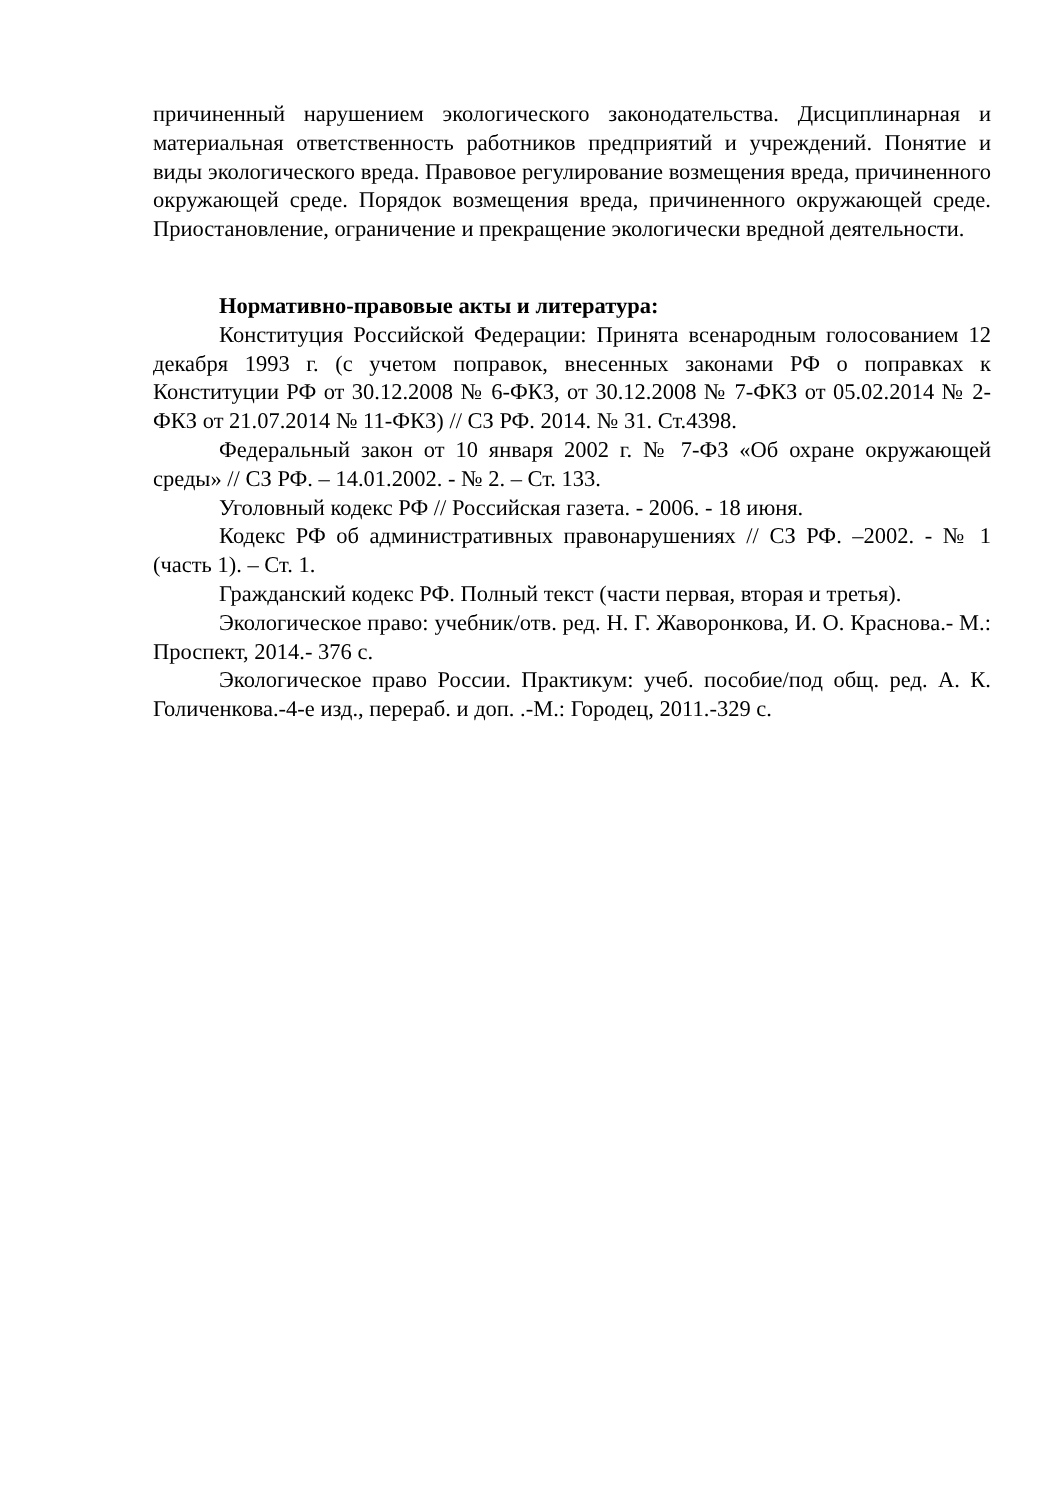причиненный нарушением экологического законодательства. Дисциплинарная и материальная ответственность работников предприятий и учреждений. Понятие и виды экологического вреда. Правовое регулирование возмещения вреда, причиненного окружающей среде. Порядок возмещения вреда, причиненного окружающей среде. Приостановление, ограничение и прекращение экологически вредной деятельности.
Нормативно-правовые акты и литература:
Конституция Российской Федерации: Принята всенародным голосованием 12 декабря 1993 г. (с учетом поправок, внесенных законами РФ о поправках к Конституции РФ от 30.12.2008 № 6-ФКЗ, от 30.12.2008 № 7-ФКЗ от 05.02.2014 № 2-ФКЗ от 21.07.2014 № 11-ФКЗ) // СЗ РФ. 2014. № 31. Ст.4398.
Федеральный закон от 10 января 2002 г. № 7-ФЗ «Об охране окружающей среды» // СЗ РФ. – 14.01.2002. - № 2. – Ст. 133.
Уголовный кодекс РФ // Российская газета. - 2006. - 18 июня.
Кодекс РФ об административных правонарушениях // СЗ РФ. –2002. - № 1 (часть 1). – Ст. 1.
Гражданский кодекс РФ. Полный текст (части первая, вторая и третья).
Экологическое право: учебник/отв. ред. Н. Г. Жаворонкова, И. О. Краснова.- М.: Проспект, 2014.- 376 с.
Экологическое право России. Практикум: учеб. пособие/под общ. ред. А. К. Голиченкова.-4-е изд., перераб. и доп. .-М.: Городец, 2011.-329 с.